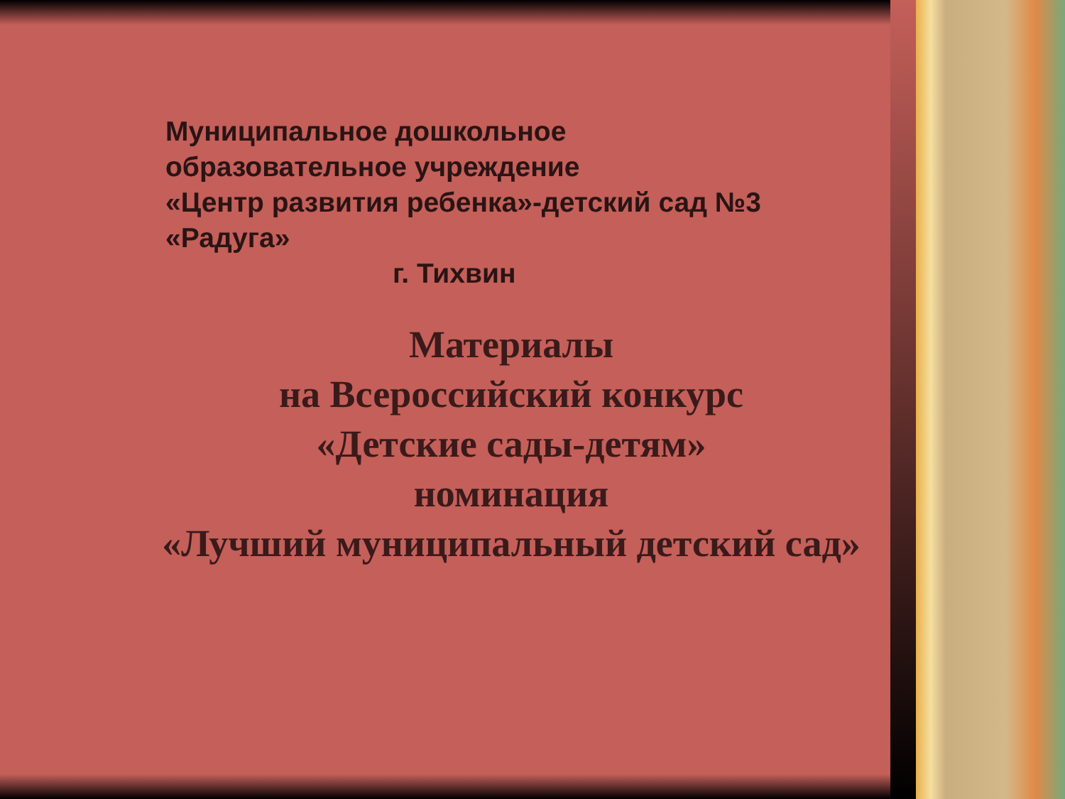Муниципальное дошкольное
образовательное учреждение
«Центр развития ребенка»-детский сад №3
«Радуга»
г. Тихвин
Материалы
на Всероссийский конкурс
«Детские сады-детям»
номинация
«Лучший муниципальный детский сад»